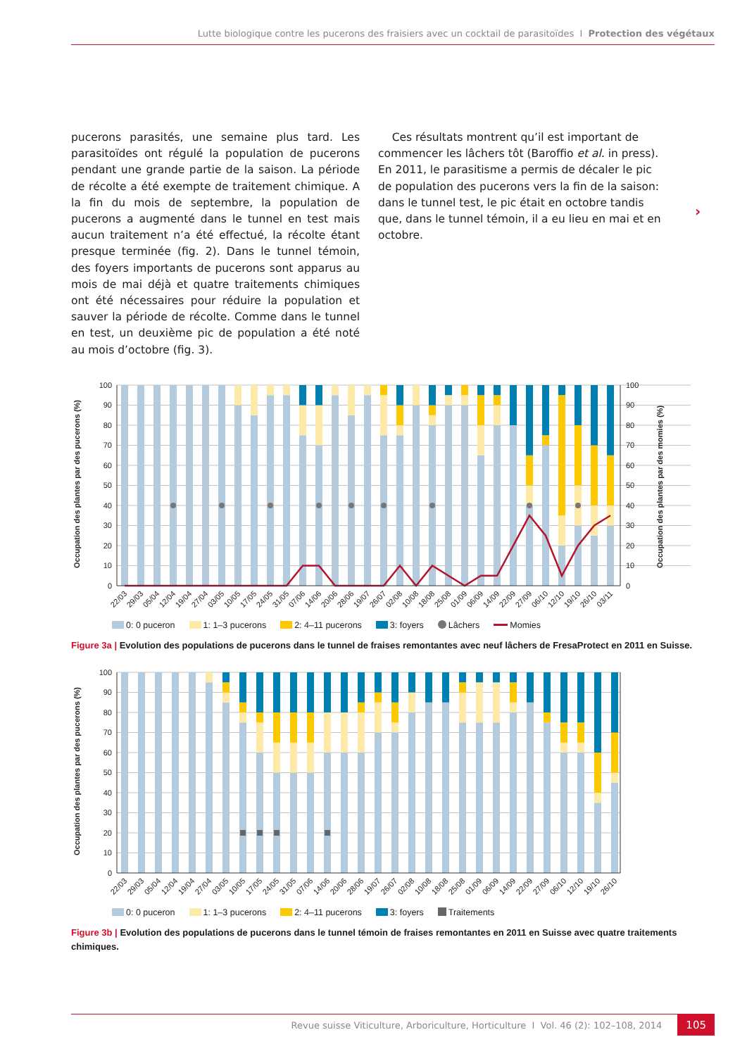Lutte biologique contre les pucerons des fraisiers avec un cocktail de parasitoïdes I Protection des végétaux
pucerons parasités, une semaine plus tard. Les parasi­toïdes ont régulé la population de pucerons pendant une grande partie de la saison. La période de récolte a été exempte de traitement chimique. A la fin du mois de septembre, la population de pucerons a augmenté dans le tunnel en test mais aucun traitement n’a été effectué, la récolte étant presque terminée (fig. 2). Dans le tunnel témoin, des foyers importants de puce­rons sont apparus au mois de mai déjà et quatre traite­ments chimiques ont été nécessaires pour réduire la population et sauver la période de récolte. Comme dans le tunnel en test, un deuxième pic de population a été noté au mois d’octobre (fig. 3).
Ces résultats montrent qu’il est important de com­mencer les lâchers tôt (Baroffio et al. in press). En 2011, le parasitisme a permis de décaler le pic de population des pucerons vers la fin de la saison: dans le tunnel test, le pic était en octobre tandis que, dans le tunnel té­moin, il a eu lieu en mai et en octobre.
›
0
10
20
30
40
50
60
70
80
90
100
0
10
20
30
40
50
60
70
80
90
100
Occupation des plantes par des pucerons (%)
Occupation des plantes par des momies (%)
22/03
29/03
05/04
12/04
19/04
27/04
03/05
10/05
17/05
24/05
31/05
07/06
14/06
20/06
28/06
19/07
26/07
02/08
10/08
18/08
25/08
01/09
06/09
14/09
22/09
27/09
06/10
12/10
19/10
26/10
03/11
0: 0 puceron 1: 1–3 pucerons 2: 4–11 pucerons 3: foyers Lâchers Momies
Figure 3a | Evolution des populations de pucerons dans le tunnel de fraises remontantes avec neuf lâchers de FresaProtect en 2011 en Suisse.
0
10
20
30
40
50
60
70
80
90
100
Occupation des plantes par des pucerons (%)
22/03
29/03
05/04
12/04
19/04
27/04
03/05
10/05
17/05
24/05
31/05
07/06
14/06
20/06
28/06
19/07
26/07
02/08
10/08
18/08
25/08
01/09
06/09
14/09
22/09
27/09
06/10
12/10
19/10
26/10
0: 0 puceron 1: 1–3 pucerons 2: 4–11 pucerons 3: foyers Traitements
Figure 3b | Evolution des populations de pucerons dans le tunnel témoin de fraises remontantes en 2011 en Suisse avec quatre traitements chimiques.
Revue suisse Viticulture, Arboriculture, Horticulture I Vol. 46 (2): 102–108, 2014 105